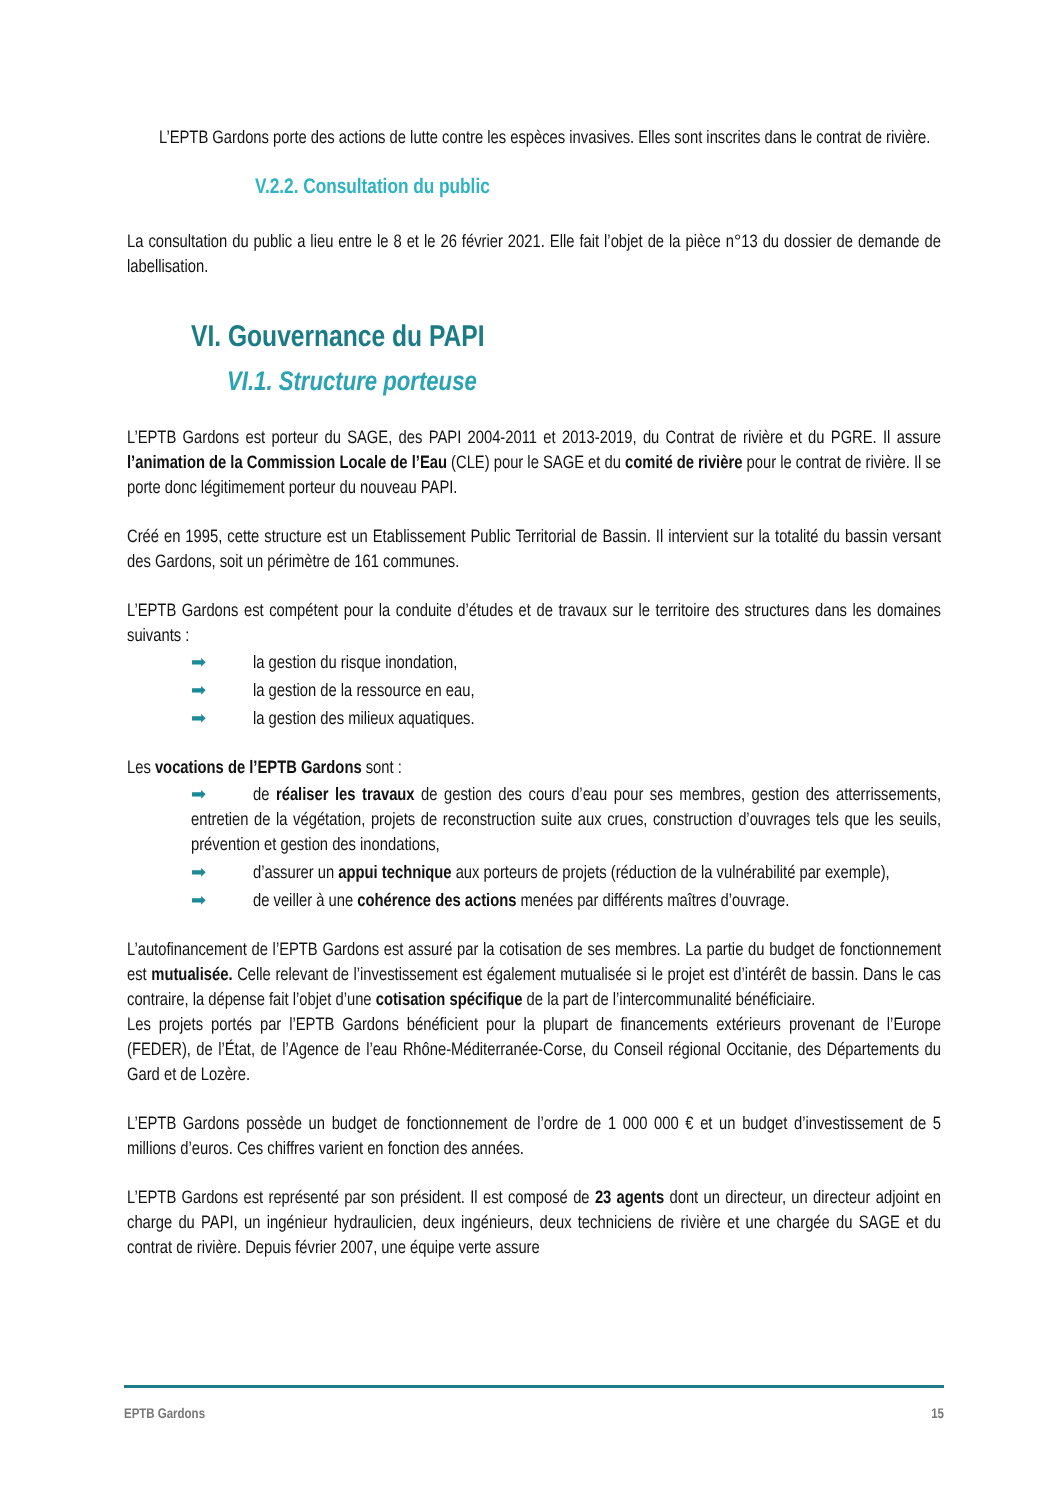L’EPTB Gardons porte des actions de lutte contre les espèces invasives. Elles sont inscrites dans le contrat de rivière.
V.2.2. Consultation du public
La consultation du public a lieu entre le 8 et le 26 février 2021. Elle fait l’objet de la pièce n°13 du dossier de demande de labellisation.
VI. Gouvernance du PAPI
VI.1. Structure porteuse
L’EPTB Gardons est porteur du SAGE, des PAPI 2004-2011 et 2013-2019, du Contrat de rivière et du PGRE. Il assure l’animation de la Commission Locale de l’Eau (CLE) pour le SAGE et du comité de rivière pour le contrat de rivière. Il se porte donc légitimement porteur du nouveau PAPI.
Créé en 1995, cette structure est un Etablissement Public Territorial de Bassin. Il intervient sur la totalité du bassin versant des Gardons, soit un périmètre de 161 communes.
L’EPTB Gardons est compétent pour la conduite d’études et de travaux sur le territoire des structures dans les domaines suivants :
➡ la gestion du risque inondation,
➡ la gestion de la ressource en eau,
➡ la gestion des milieux aquatiques.
Les vocations de l’EPTB Gardons sont :
➡ de réaliser les travaux de gestion des cours d’eau pour ses membres, gestion des atterrissements, entretien de la végétation, projets de reconstruction suite aux crues, construction d’ouvrages tels que les seuils, prévention et gestion des inondations,
➡ d’assurer un appui technique aux porteurs de projets (réduction de la vulnérabilité par exemple),
➡ de veiller à une cohérence des actions menées par différents maîtres d’ouvrage.
L’autofinancement de l’EPTB Gardons est assuré par la cotisation de ses membres. La partie du budget de fonctionnement est mutualisée. Celle relevant de l’investissement est également mutualisée si le projet est d’intérêt de bassin. Dans le cas contraire, la dépense fait l’objet d’une cotisation spécifique de la part de l’intercommunalité bénéficiaire.
Les projets portés par l’EPTB Gardons bénéficient pour la plupart de financements extérieurs provenant de l’Europe (FEDER), de l’État, de l’Agence de l’eau Rhône-Méditerranée-Corse, du Conseil régional Occitanie, des Départements du Gard et de Lozère.
L’EPTB Gardons possède un budget de fonctionnement de l’ordre de 1 000 000 € et un budget d’investissement de 5 millions d’euros. Ces chiffres varient en fonction des années.
L’EPTB Gardons est représenté par son président. Il est composé de 23 agents dont un directeur, un directeur adjoint en charge du PAPI, un ingénieur hydraulicien, deux ingénieurs, deux techniciens de rivière et une chargée du SAGE et du contrat de rivière. Depuis février 2007, une équipe verte assure
EPTB Gardons 15